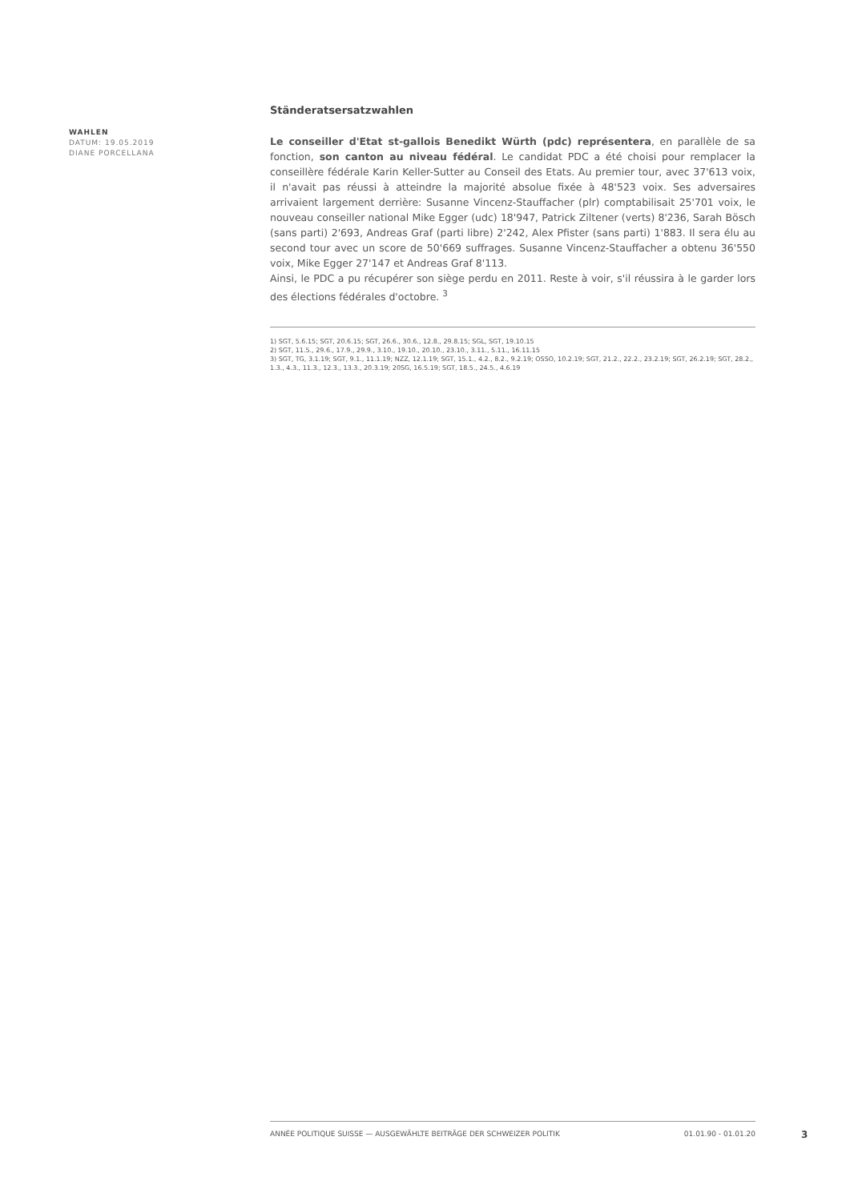WAHLEN
DATUM: 19.05.2019
DIANE PORCELLANA
Ständeratsersatzwahlen
Le conseiller d'Etat st-gallois Benedikt Würth (pdc) représentera, en parallèle de sa fonction, son canton au niveau fédéral. Le candidat PDC a été choisi pour remplacer la conseillère fédérale Karin Keller-Sutter au Conseil des Etats. Au premier tour, avec 37'613 voix, il n'avait pas réussi à atteindre la majorité absolue fixée à 48'523 voix. Ses adversaires arrivaient largement derrière: Susanne Vincenz-Stauffacher (plr) comptabilisait 25'701 voix, le nouveau conseiller national Mike Egger (udc) 18'947, Patrick Ziltener (verts) 8'236, Sarah Bösch (sans parti) 2'693, Andreas Graf (parti libre) 2'242, Alex Pfister (sans parti) 1'883. Il sera élu au second tour avec un score de 50'669 suffrages. Susanne Vincenz-Stauffacher a obtenu 36'550 voix, Mike Egger 27'147 et Andreas Graf 8'113.
Ainsi, le PDC a pu récupérer son siège perdu en 2011. Reste à voir, s'il réussira à le garder lors des élections fédérales d'octobre. <sup>3</sup>
1) SGT, 5.6.15; SGT, 20.6.15; SGT, 26.6., 30.6., 12.8., 29.8.15; SGL, SGT, 19.10.15
2) SGT, 11.5., 29.6., 17.9., 29.9., 3.10., 19.10., 20.10., 23.10., 3.11., 5.11., 16.11.15
3) SGT, TG, 3.1.19; SGT, 9.1., 11.1.19; NZZ, 12.1.19; SGT, 15.1., 4.2., 8.2., 9.2.19; OSSO, 10.2.19; SGT, 21.2., 22.2., 23.2.19; SGT, 26.2.19; SGT, 28.2., 1.3., 4.3., 11.3., 12.3., 13.3., 20.3.19; 20SG, 16.5.19; SGT, 18.5., 24.5., 4.6.19
ANNÉE POLITIQUE SUISSE — AUSGEWÄHLTE BEITRÄGE DER SCHWEIZER POLITIK 01.01.90 - 01.01.20
3